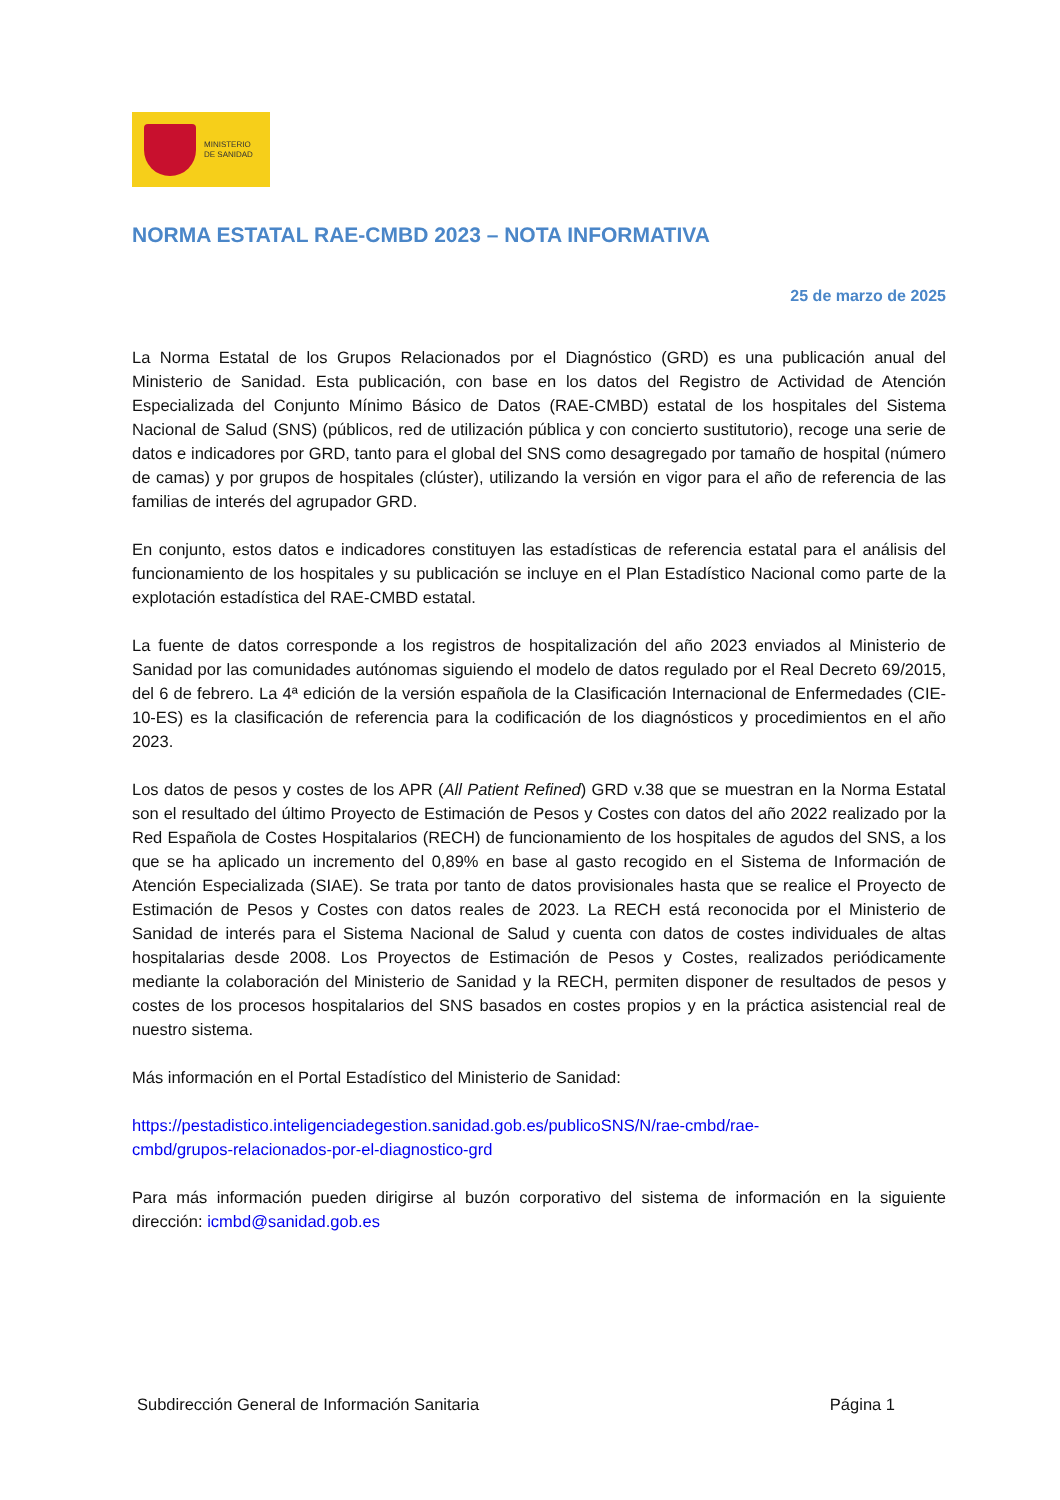MINISTERIO
DE SANIDAD
NORMA ESTATAL RAE-CMBD 2023 – NOTA INFORMATIVA
25 de marzo de 2025
La Norma Estatal de los Grupos Relacionados por el Diagnóstico (GRD) es una publicación anual del Ministerio de Sanidad. Esta publicación, con base en los datos del Registro de Actividad de Atención Especializada del Conjunto Mínimo Básico de Datos (RAE-CMBD) estatal de los hospitales del Sistema Nacional de Salud (SNS) (públicos, red de utilización pública y con concierto sustitutorio), recoge una serie de datos e indicadores por GRD, tanto para el global del SNS como desagregado por tamaño de hospital (número de camas) y por grupos de hospitales (clúster), utilizando la versión en vigor para el año de referencia de las familias de interés del agrupador GRD.
En conjunto, estos datos e indicadores constituyen las estadísticas de referencia estatal para el análisis del funcionamiento de los hospitales y su publicación se incluye en el Plan Estadístico Nacional como parte de la explotación estadística del RAE-CMBD estatal.
La fuente de datos corresponde a los registros de hospitalización del año 2023 enviados al Ministerio de Sanidad por las comunidades autónomas siguiendo el modelo de datos regulado por el Real Decreto 69/2015, del 6 de febrero. La 4ª edición de la versión española de la Clasificación Internacional de Enfermedades (CIE-10-ES) es la clasificación de referencia para la codificación de los diagnósticos y procedimientos en el año 2023.
Los datos de pesos y costes de los APR (All Patient Refined) GRD v.38 que se muestran en la Norma Estatal son el resultado del último Proyecto de Estimación de Pesos y Costes con datos del año 2022 realizado por la Red Española de Costes Hospitalarios (RECH) de funcionamiento de los hospitales de agudos del SNS, a los que se ha aplicado un incremento del 0,89% en base al gasto recogido en el Sistema de Información de Atención Especializada (SIAE). Se trata por tanto de datos provisionales hasta que se realice el Proyecto de Estimación de Pesos y Costes con datos reales de 2023. La RECH está reconocida por el Ministerio de Sanidad de interés para el Sistema Nacional de Salud y cuenta con datos de costes individuales de altas hospitalarias desde 2008. Los Proyectos de Estimación de Pesos y Costes, realizados periódicamente mediante la colaboración del Ministerio de Sanidad y la RECH, permiten disponer de resultados de pesos y costes de los procesos hospitalarios del SNS basados en costes propios y en la práctica asistencial real de nuestro sistema.
Más información en el Portal Estadístico del Ministerio de Sanidad:
https://pestadistico.inteligenciadegestion.sanidad.gob.es/publicoSNS/N/rae-cmbd/rae-
cmbd/grupos-relacionados-por-el-diagnostico-grd
Para más información pueden dirigirse al buzón corporativo del sistema de información en la siguiente dirección: icmbd@sanidad.gob.es
Subdirección General de Información Sanitaria Página 1